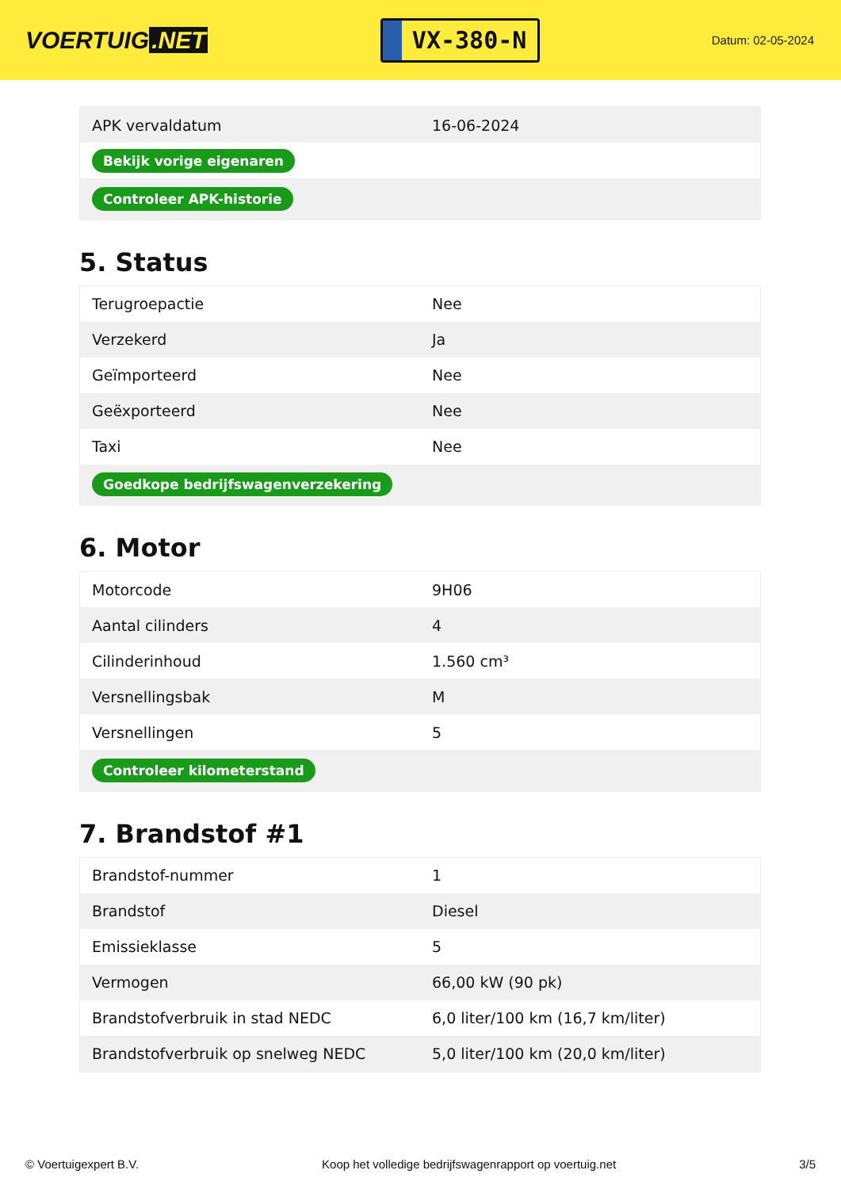VOERTUIG.NET
VX-380-N
Datum: 02-05-2024
| APK vervaldatum | 16-06-2024 |
| Bekijk vorige eigenaren | |
| Controleer APK-historie | |
5. Status
| Terugroepactie | Nee |
| Verzekerd | Ja |
| Geïmporteerd | Nee |
| Geëxporteerd | Nee |
| Taxi | Nee |
| Goedkope bedrijfswagenverzekering | |
6. Motor
| Motorcode | 9H06 |
| Aantal cilinders | 4 |
| Cilinderinhoud | 1.560 cm³ |
| Versnellingsbak | M |
| Versnellingen | 5 |
| Controleer kilometerstand | |
7. Brandstof #1
| Brandstof-nummer | 1 |
| Brandstof | Diesel |
| Emissieklasse | 5 |
| Vermogen | 66,00 kW (90 pk) |
| Brandstofverbruik in stad NEDC | 6,0 liter/100 km (16,7 km/liter) |
| Brandstofverbruik op snelweg NEDC | 5,0 liter/100 km (20,0 km/liter) |
© Voertuigexpert B.V. Koop het volledige bedrijfswagenrapport op voertuig.net 3/5